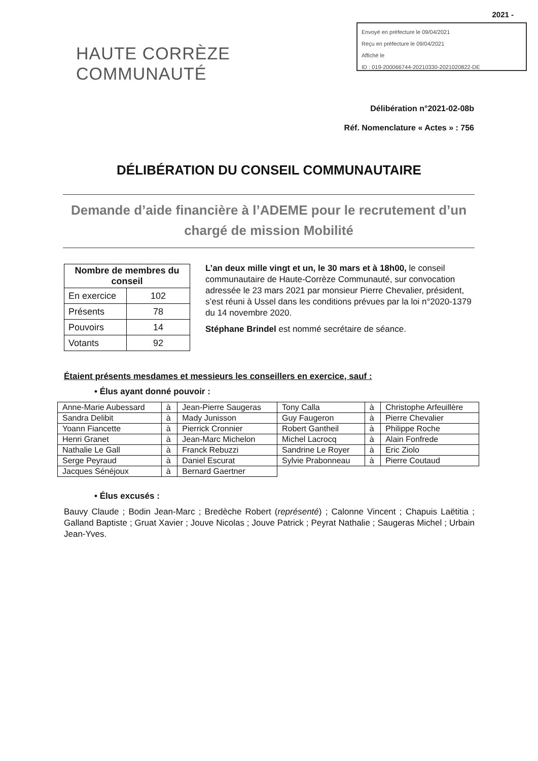2021 -
Envoyé en préfecture le 09/04/2021
Reçu en préfecture le 09/04/2021
Affiché le
ID : 019-200066744-20210330-2021020822-DE
HAUTE CORRÈZE
COMMUNAUTÉ
Délibération n°2021-02-08b
Réf. Nomenclature « Actes » : 756
DÉLIBÉRATION DU CONSEIL COMMUNAUTAIRE
Demande d’aide financière à l’ADEME pour le recrutement d’un chargé de mission Mobilité
| Nombre de membres du conseil | |
| --- | --- |
| En exercice | 102 |
| Présents | 78 |
| Pouvoirs | 14 |
| Votants | 92 |
L’an deux mille vingt et un, le 30 mars et à 18h00, le conseil communautaire de Haute-Corrèze Communauté, sur convocation adressée le 23 mars 2021 par monsieur Pierre Chevalier, président, s’est réuni à Ussel dans les conditions prévues par la loi n°2020-1379 du 14 novembre 2020.
Stéphane Brindel est nommé secrétaire de séance.
Étaient présents mesdames et messieurs les conseillers en exercice, sauf :
• Élus ayant donné pouvoir :
| Anne-Marie Aubessard | à | Jean-Pierre Saugeras | Tony Calla | à | Christophe Arfeuillère |
| Sandra Delibit | à | Mady Junisson | Guy Faugeron | à | Pierre Chevalier |
| Yoann Fiancette | à | Pierrick Cronnier | Robert Gantheil | à | Philippe Roche |
| Henri Granet | à | Jean-Marc Michelon | Michel Lacrocq | à | Alain Fonfrede |
| Nathalie Le Gall | à | Franck Rebuzzi | Sandrine Le Royer | à | Eric Ziolo |
| Serge Peyraud | à | Daniel Escurat | Sylvie Prabonneau | à | Pierre Coutaud |
| Jacques Sénéjoux | à | Bernard Gaertner | | | |
• Élus excusés :
Bauvy Claude ; Bodin Jean-Marc ; Bredèche Robert (représenté) ; Calonne Vincent ; Chapuis Laëtitia ; Galland Baptiste ; Gruat Xavier ; Jouve Nicolas ; Jouve Patrick ; Peyrat Nathalie ; Saugeras Michel ; Urbain Jean-Yves.